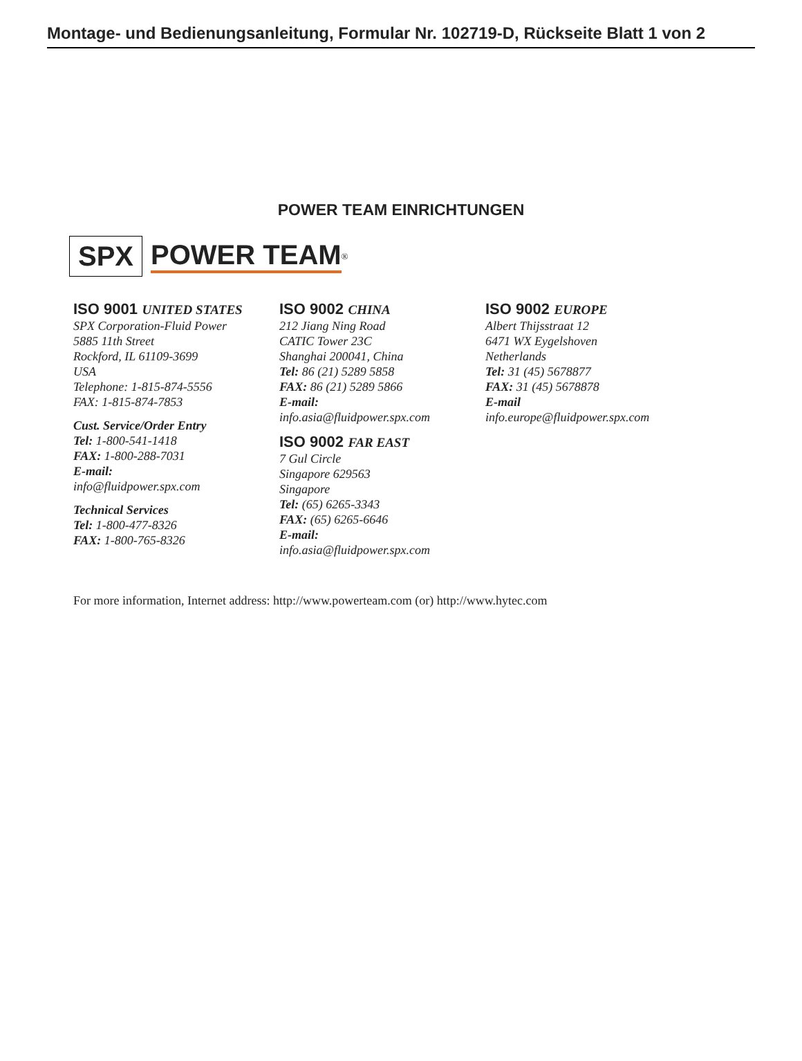Montage- und Bedienungsanleitung, Formular Nr. 102719-D, Rückseite Blatt 1 von 2
POWER TEAM EINRICHTUNGEN
SPX POWER TEAM<sup>®</sup>
ISO 9001 UNITED STATES
SPX Corporation-Fluid Power
5885 11th Street
Rockford, IL 61109-3699
USA
Telephone: 1-815-874-5556
FAX: 1-815-874-7853
Cust. Service/Order Entry
Tel: 1-800-541-1418
FAX: 1-800-288-7031
E-mail:
info@fluidpower.spx.com
Technical Services
Tel: 1-800-477-8326
FAX: 1-800-765-8326
ISO 9002 CHINA
212 Jiang Ning Road
CATIC Tower 23C
Shanghai 200041, China
Tel: 86 (21) 5289 5858
FAX: 86 (21) 5289 5866
E-mail:
info.asia@fluidpower.spx.com
ISO 9002 FAR EAST
7 Gul Circle
Singapore 629563
Singapore
Tel: (65) 6265-3343
FAX: (65) 6265-6646
E-mail:
info.asia@fluidpower.spx.com
ISO 9002 EUROPE
Albert Thijsstraat 12
6471 WX Eygelshoven
Netherlands
Tel: 31 (45) 5678877
FAX: 31 (45) 5678878
E-mail
info.europe@fluidpower.spx.com
For more information, Internet address: http://www.powerteam.com (or) http://www.hytec.com